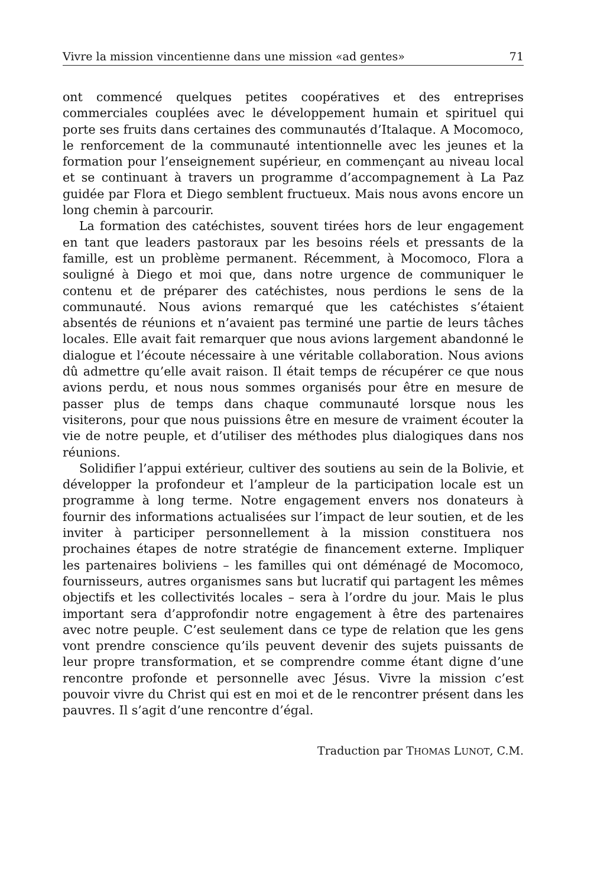Vivre la mission vincentienne dans une mission «ad gentes» 71
ont commencé quelques petites coopératives et des entreprises commerciales couplées avec le développement humain et spirituel qui porte ses fruits dans certaines des communautés d’Italaque. A Mocomoco, le renforcement de la communauté intentionnelle avec les jeunes et la formation pour l’enseignement supérieur, en commençant au niveau local et se continuant à travers un programme d’accompagnement à La Paz guidée par Flora et Diego semblent fructueux. Mais nous avons encore un long chemin à parcourir.
La formation des catéchistes, souvent tirées hors de leur engagement en tant que leaders pastoraux par les besoins réels et pressants de la famille, est un problème permanent. Récemment, à Mocomoco, Flora a souligné à Diego et moi que, dans notre urgence de communiquer le contenu et de préparer des catéchistes, nous perdions le sens de la communauté. Nous avions remarqué que les catéchistes s’étaient absentés de réunions et n’avaient pas terminé une partie de leurs tâches locales. Elle avait fait remarquer que nous avions largement abandonné le dialogue et l’écoute nécessaire à une véritable collaboration. Nous avions dû admettre qu’elle avait raison. Il était temps de récupérer ce que nous avions perdu, et nous nous sommes organisés pour être en mesure de passer plus de temps dans chaque communauté lorsque nous les visiterons, pour que nous puissions être en mesure de vraiment écouter la vie de notre peuple, et d’utiliser des méthodes plus dialogiques dans nos réunions.
Solidifier l’appui extérieur, cultiver des soutiens au sein de la Bolivie, et développer la profondeur et l’ampleur de la participation locale est un programme à long terme. Notre engagement envers nos donateurs à fournir des informations actualisées sur l’impact de leur soutien, et de les inviter à participer personnellement à la mission constituera nos prochaines étapes de notre stratégie de financement externe. Impliquer les partenaires boliviens – les familles qui ont déménagé de Mocomoco, fournisseurs, autres organismes sans but lucratif qui partagent les mêmes objectifs et les collectivités locales – sera à l’ordre du jour. Mais le plus important sera d’approfondir notre engagement à être des partenaires avec notre peuple. C’est seulement dans ce type de relation que les gens vont prendre conscience qu’ils peuvent devenir des sujets puissants de leur propre transformation, et se comprendre comme étant digne d’une rencontre profonde et personnelle avec Jésus. Vivre la mission c’est pouvoir vivre du Christ qui est en moi et de le rencontrer présent dans les pauvres. Il s’agit d’une rencontre d’égal.
Traduction par THOMAS LUNOT, C.M.